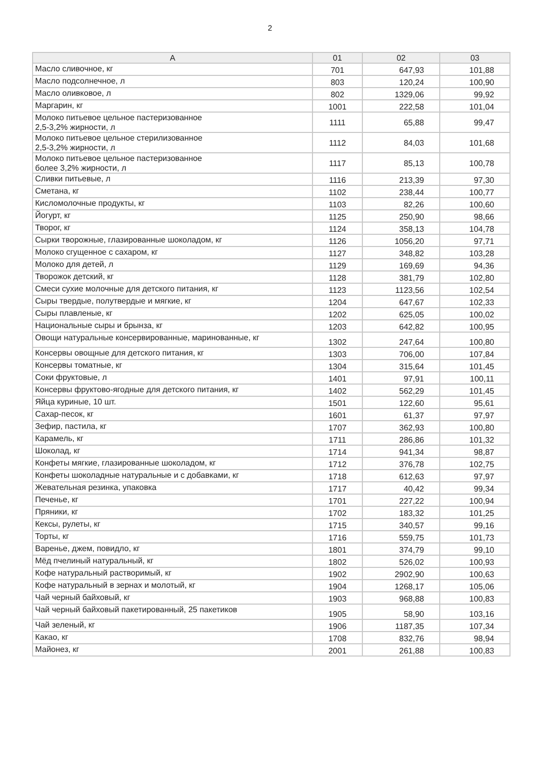2
| A | 01 | 02 | 03 |
| --- | --- | --- | --- |
| Масло сливочное, кг | 701 | 647,93 | 101,88 |
| Масло подсолнечное, л | 803 | 120,24 | 100,90 |
| Масло оливковое, л | 802 | 1329,06 | 99,92 |
| Маргарин, кг | 1001 | 222,58 | 101,04 |
| Молоко питьевое цельное пастеризованное 2,5-3,2% жирности, л | 1111 | 65,88 | 99,47 |
| Молоко питьевое цельное стерилизованное 2,5-3,2% жирности, л | 1112 | 84,03 | 101,68 |
| Молоко питьевое цельное пастеризованное более 3,2% жирности, л | 1117 | 85,13 | 100,78 |
| Сливки питьевые, л | 1116 | 213,39 | 97,30 |
| Сметана, кг | 1102 | 238,44 | 100,77 |
| Кисломолочные продукты, кг | 1103 | 82,26 | 100,60 |
| Йогурт, кг | 1125 | 250,90 | 98,66 |
| Творог, кг | 1124 | 358,13 | 104,78 |
| Сырки творожные, глазированные шоколадом, кг | 1126 | 1056,20 | 97,71 |
| Молоко сгущенное с сахаром, кг | 1127 | 348,82 | 103,28 |
| Молоко для детей, л | 1129 | 169,69 | 94,36 |
| Творожок детский, кг | 1128 | 381,79 | 102,80 |
| Смеси сухие молочные для детского питания, кг | 1123 | 1123,56 | 102,54 |
| Сыры твердые, полутвердые и мягкие, кг | 1204 | 647,67 | 102,33 |
| Сыры плавленые, кг | 1202 | 625,05 | 100,02 |
| Национальные сыры и брынза, кг | 1203 | 642,82 | 100,95 |
| Овощи натуральные консервированные, маринованные, кг | 1302 | 247,64 | 100,80 |
| Консервы овощные для детского питания, кг | 1303 | 706,00 | 107,84 |
| Консервы томатные, кг | 1304 | 315,64 | 101,45 |
| Соки фруктовые, л | 1401 | 97,91 | 100,11 |
| Консервы фруктово-ягодные для детского питания, кг | 1402 | 562,29 | 101,45 |
| Яйца куриные, 10 шт. | 1501 | 122,60 | 95,61 |
| Сахар-песок, кг | 1601 | 61,37 | 97,97 |
| Зефир, пастила, кг | 1707 | 362,93 | 100,80 |
| Карамель, кг | 1711 | 286,86 | 101,32 |
| Шоколад, кг | 1714 | 941,34 | 98,87 |
| Конфеты мягкие, глазированные шоколадом, кг | 1712 | 376,78 | 102,75 |
| Конфеты шоколадные натуральные и с добавками, кг | 1718 | 612,63 | 97,97 |
| Жевательная резинка, упаковка | 1717 | 40,42 | 99,34 |
| Печенье, кг | 1701 | 227,22 | 100,94 |
| Пряники, кг | 1702 | 183,32 | 101,25 |
| Кексы, рулеты, кг | 1715 | 340,57 | 99,16 |
| Торты, кг | 1716 | 559,75 | 101,73 |
| Варенье, джем, повидло, кг | 1801 | 374,79 | 99,10 |
| Мёд пчелиный натуральный, кг | 1802 | 526,02 | 100,93 |
| Кофе натуральный растворимый, кг | 1902 | 2902,90 | 100,63 |
| Кофе натуральный в зернах и молотый, кг | 1904 | 1268,17 | 105,06 |
| Чай черный байховый, кг | 1903 | 968,88 | 100,83 |
| Чай черный байховый пакетированный, 25 пакетиков | 1905 | 58,90 | 103,16 |
| Чай зеленый, кг | 1906 | 1187,35 | 107,34 |
| Какао, кг | 1708 | 832,76 | 98,94 |
| Майонез, кг | 2001 | 261,88 | 100,83 |